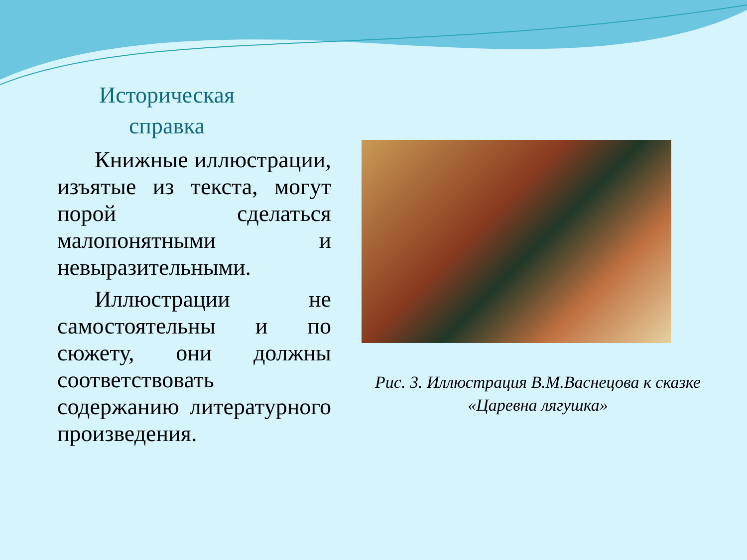Историческая
справка
Книжные иллюстрации, изъятые из текста, могут порой сделаться малопонятными и невыразительными.
Иллюстрации не самостоятельны и по сюжету, они должны соответствовать содержанию литературного произведения.
Рис. 3. Иллюстрация В.М.Васнецова к сказке «Царевна лягушка»